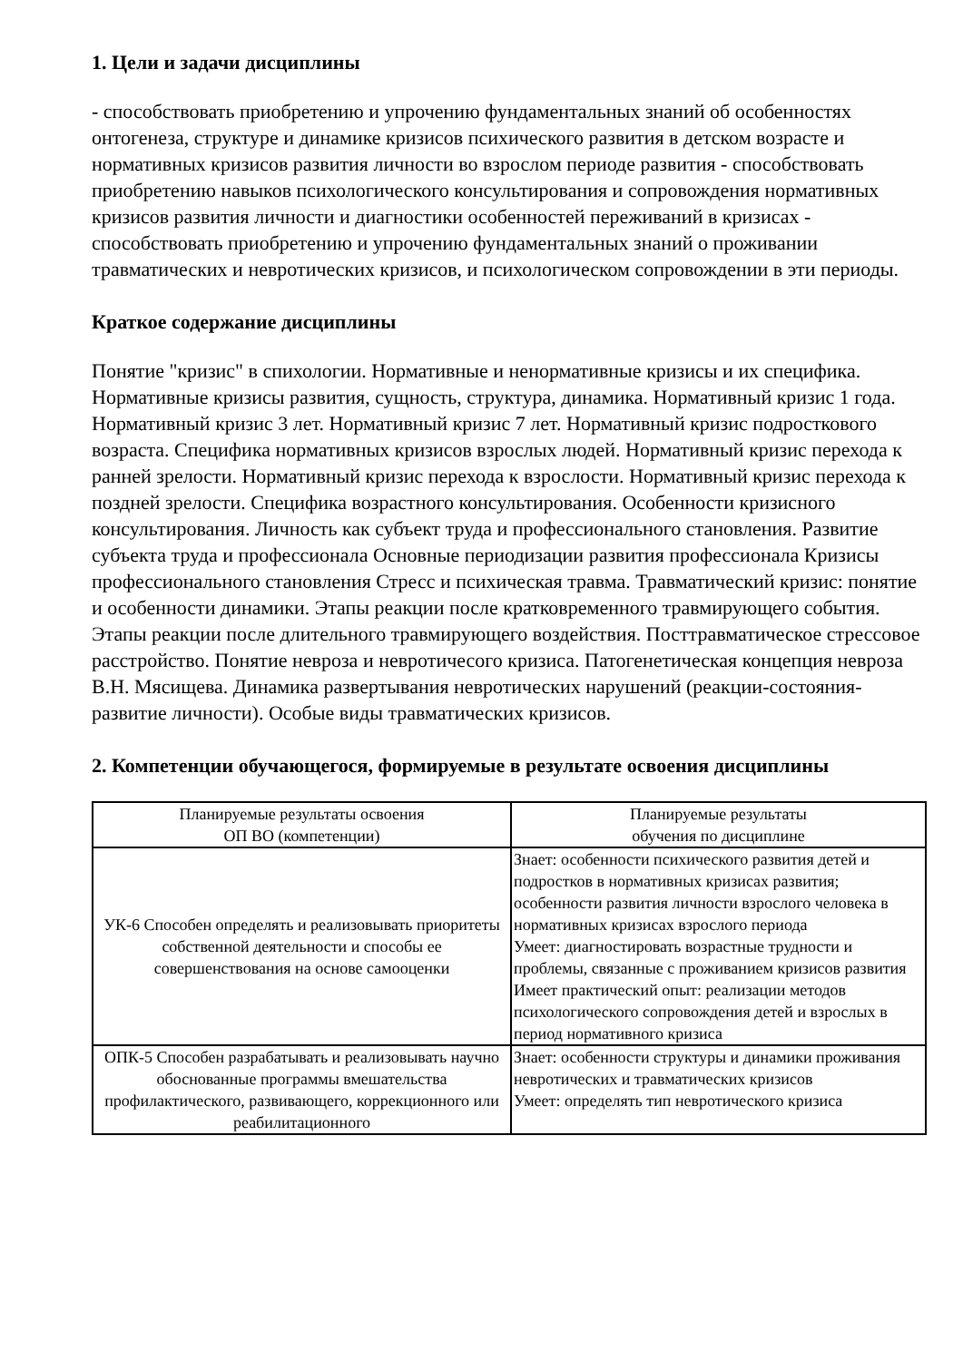1. Цели и задачи дисциплины
- способствовать приобретению и упрочению фундаментальных знаний об особенностях онтогенеза, структуре и динамике кризисов психического развития в детском возрасте и нормативных кризисов развития личности во взрослом периоде развития - способствовать приобретению навыков психологического консультирования и сопровождения нормативных кризисов развития личности и диагностики особенностей переживаний в кризисах - способствовать приобретению и упрочению фундаментальных знаний о проживании травматических и невротических кризисов, и психологическом сопровождении в эти периоды.
Краткое содержание дисциплины
Понятие "кризис" в спихологии. Нормативные и ненормативные кризисы и их специфика. Нормативные кризисы развития, сущность, структура, динамика. Нормативный кризис 1 года. Нормативный кризис 3 лет. Нормативный кризис 7 лет. Нормативный кризис подросткового возраста. Специфика нормативных кризисов взрослых людей. Нормативный кризис перехода к ранней зрелости. Нормативный кризис перехода к взрослости. Нормативный кризис перехода к поздней зрелости. Специфика возрастного консультирования. Особенности кризисного консультирования. Личность как субъект труда и профессионального становления. Развитие субъекта труда и профессионала Основные периодизации развития профессионала Кризисы профессионального становления Стресс и психическая травма. Травматический кризис: понятие и особенности динамики. Этапы реакции после кратковременного травмирующего события. Этапы реакции после длительного травмирующего воздействия. Посттравматическое стрессовое расстройство. Понятие невроза и невротичесого кризиса. Патогенетическая концепция невроза В.Н. Мясищева. Динамика развертывания невротических нарушений (реакции-состояния-развитие личности). Особые виды травматических кризисов.
2. Компетенции обучающегося, формируемые в результате освоения дисциплины
| Планируемые результаты освоения ОП ВО (компетенции) | Планируемые результаты обучения по дисциплине |
| --- | --- |
| УК-6 Способен определять и реализовывать приоритеты собственной деятельности и способы ее совершенствования на основе самооценки | Знает: особенности психического развития детей и подростков в нормативных кризисах развития; особенности развития личности взрослого человека в нормативных кризисах взрослого периода Умеет: диагностировать возрастные трудности и проблемы, связанные с проживанием кризисов развития Имеет практический опыт: реализации методов психологического сопровождения детей и взрослых в период нормативного кризиса |
| ОПК-5 Способен разрабатывать и реализовывать научно обоснованные программы вмешательства профилактического, развивающего, коррекционного или реабилитационного | Знает: особенности структуры и динамики проживания невротических и травматических кризисов Умеет: определять тип невротического кризиса |